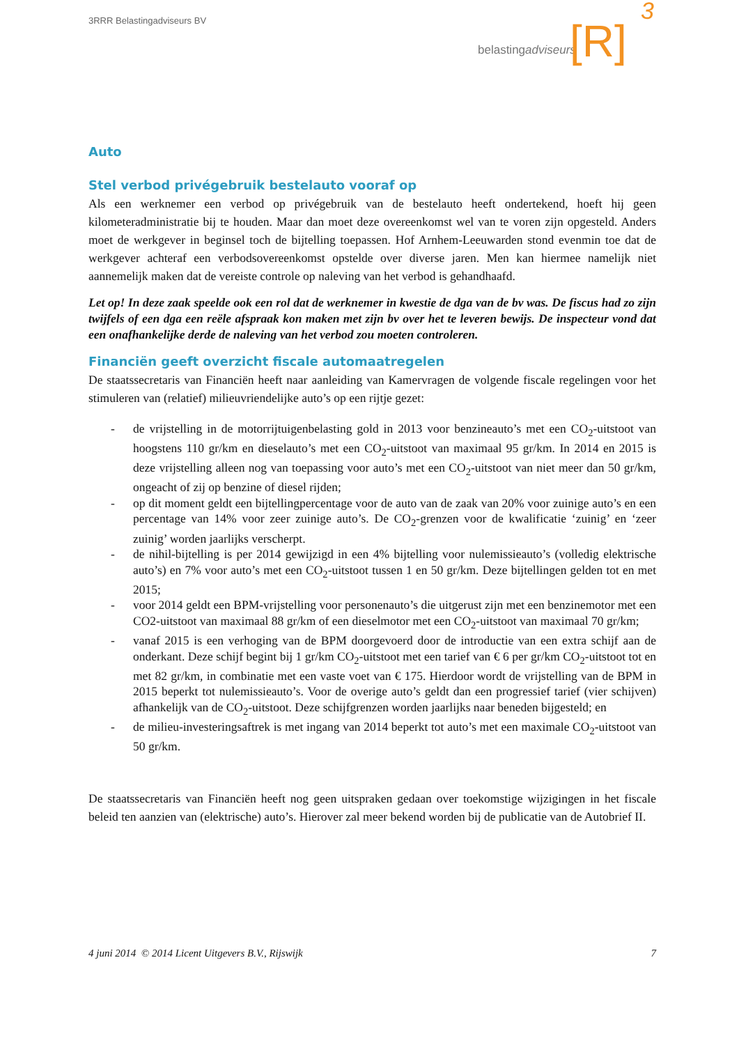3RRR Belastingadviseurs BV
belastingadviseurs [R]
3
Auto
Stel verbod privégebruik bestelauto vooraf op
Als een werknemer een verbod op privégebruik van de bestelauto heeft ondertekend, hoeft hij geen kilometeradministratie bij te houden. Maar dan moet deze overeenkomst wel van te voren zijn opgesteld. Anders moet de werkgever in beginsel toch de bijtelling toepassen. Hof Arnhem-Leeuwarden stond evenmin toe dat de werkgever achteraf een verbodsovereenkomst opstelde over diverse jaren. Men kan hiermee namelijk niet aannemelijk maken dat de vereiste controle op naleving van het verbod is gehandhaafd.
Let op! In deze zaak speelde ook een rol dat de werknemer in kwestie de dga van de bv was. De fiscus had zo zijn twijfels of een dga een reële afspraak kon maken met zijn bv over het te leveren bewijs. De inspecteur vond dat een onafhankelijke derde de naleving van het verbod zou moeten controleren.
Financiën geeft overzicht fiscale automaatregelen
De staatssecretaris van Financiën heeft naar aanleiding van Kamervragen de volgende fiscale regelingen voor het stimuleren van (relatief) milieuvriendelijke auto’s op een rijtje gezet:
- de vrijstelling in de motorrijtuigenbelasting gold in 2013 voor benzineauto’s met een CO<sub>2</sub>-uitstoot van hoogstens 110 gr/km en dieselauto’s met een CO<sub>2</sub>-uitstoot van maximaal 95 gr/km. In 2014 en 2015 is deze vrijstelling alleen nog van toepassing voor auto’s met een CO<sub>2</sub>-uitstoot van niet meer dan 50 gr/km, ongeacht of zij op benzine of diesel rijden;
- op dit moment geldt een bijtellingpercentage voor de auto van de zaak van 20% voor zuinige auto’s en een percentage van 14% voor zeer zuinige auto’s. De CO<sub>2</sub>-grenzen voor de kwalificatie ‘zuinig’ en ‘zeer zuinig’ worden jaarlijks verscherpt.
- de nihil-bijtelling is per 2014 gewijzigd in een 4% bijtelling voor nulemissieauto’s (volledig elektrische auto’s) en 7% voor auto’s met een CO<sub>2</sub>-uitstoot tussen 1 en 50 gr/km. Deze bijtellingen gelden tot en met 2015;
- voor 2014 geldt een BPM-vrijstelling voor personenauto’s die uitgerust zijn met een benzinemotor met een CO2-uitstoot van maximaal 88 gr/km of een dieselmotor met een CO<sub>2</sub>-uitstoot van maximaal 70 gr/km;
- vanaf 2015 is een verhoging van de BPM doorgevoerd door de introductie van een extra schijf aan de onderkant. Deze schijf begint bij 1 gr/km CO<sub>2</sub>-uitstoot met een tarief van € 6 per gr/km CO<sub>2</sub>-uitstoot tot en met 82 gr/km, in combinatie met een vaste voet van € 175. Hierdoor wordt de vrijstelling van de BPM in 2015 beperkt tot nulemissieauto’s. Voor de overige auto’s geldt dan een progressief tarief (vier schijven) afhankelijk van de CO<sub>2</sub>-uitstoot. Deze schijfgrenzen worden jaarlijks naar beneden bijgesteld; en
- de milieu-investeringsaftrek is met ingang van 2014 beperkt tot auto’s met een maximale CO<sub>2</sub>-uitstoot van 50 gr/km.
De staatssecretaris van Financiën heeft nog geen uitspraken gedaan over toekomstige wijzigingen in het fiscale beleid ten aanzien van (elektrische) auto’s. Hierover zal meer bekend worden bij de publicatie van de Autobrief II.
4 juni 2014 © 2014 Licent Uitgevers B.V., Rijswijk 7